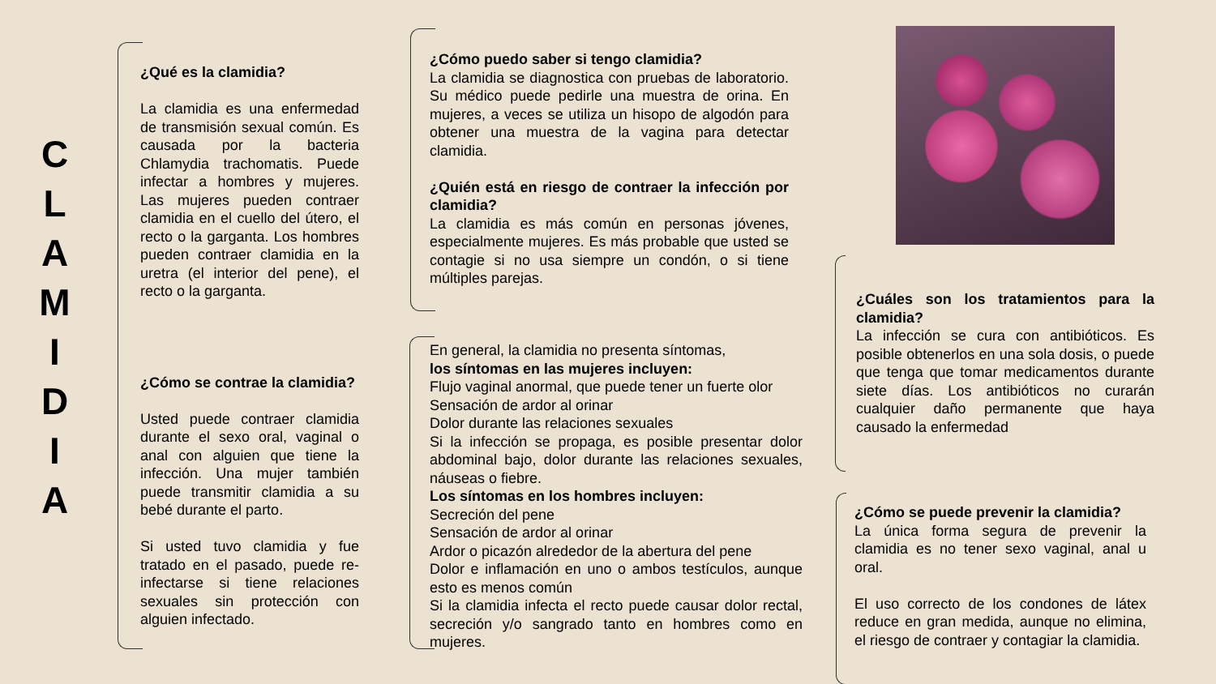C L A M I D I A
¿Qué es la clamidia?
La clamidia es una enfermedad de transmisión sexual común. Es causada por la bacteria Chlamydia trachomatis. Puede infectar a hombres y mujeres. Las mujeres pueden contraer clamidia en el cuello del útero, el recto o la garganta. Los hombres pueden contraer clamidia en la uretra (el interior del pene), el recto o la garganta.
¿Cómo se contrae la clamidia?
Usted puede contraer clamidia durante el sexo oral, vaginal o anal con alguien que tiene la infección. Una mujer también puede transmitir clamidia a su bebé durante el parto.
Si usted tuvo clamidia y fue tratado en el pasado, puede re-infectarse si tiene relaciones sexuales sin protección con alguien infectado.
¿Cómo puedo saber si tengo clamidia?
La clamidia se diagnostica con pruebas de laboratorio. Su médico puede pedirle una muestra de orina. En mujeres, a veces se utiliza un hisopo de algodón para obtener una muestra de la vagina para detectar clamidia.
¿Quién está en riesgo de contraer la infección por clamidia?
La clamidia es más común en personas jóvenes, especialmente mujeres. Es más probable que usted se contagie si no usa siempre un condón, o si tiene múltiples parejas.
En general, la clamidia no presenta síntomas,
los síntomas en las mujeres incluyen:
Flujo vaginal anormal, que puede tener un fuerte olor
Sensación de ardor al orinar
Dolor durante las relaciones sexuales
Si la infección se propaga, es posible presentar dolor abdominal bajo, dolor durante las relaciones sexuales, náuseas o fiebre.
Los síntomas en los hombres incluyen:
Secreción del pene
Sensación de ardor al orinar
Ardor o picazón alrededor de la abertura del pene
Dolor e inflamación en uno o ambos testículos, aunque esto es menos común
Si la clamidia infecta el recto puede causar dolor rectal, secreción y/o sangrado tanto en hombres como en mujeres.
¿Cuáles son los tratamientos para la clamidia?
La infección se cura con antibióticos. Es posible obtenerlos en una sola dosis, o puede que tenga que tomar medicamentos durante siete días. Los antibióticos no curarán cualquier daño permanente que haya causado la enfermedad
¿Cómo se puede prevenir la clamidia?
La única forma segura de prevenir la clamidia es no tener sexo vaginal, anal u oral.
El uso correcto de los condones de látex reduce en gran medida, aunque no elimina, el riesgo de contraer y contagiar la clamidia.